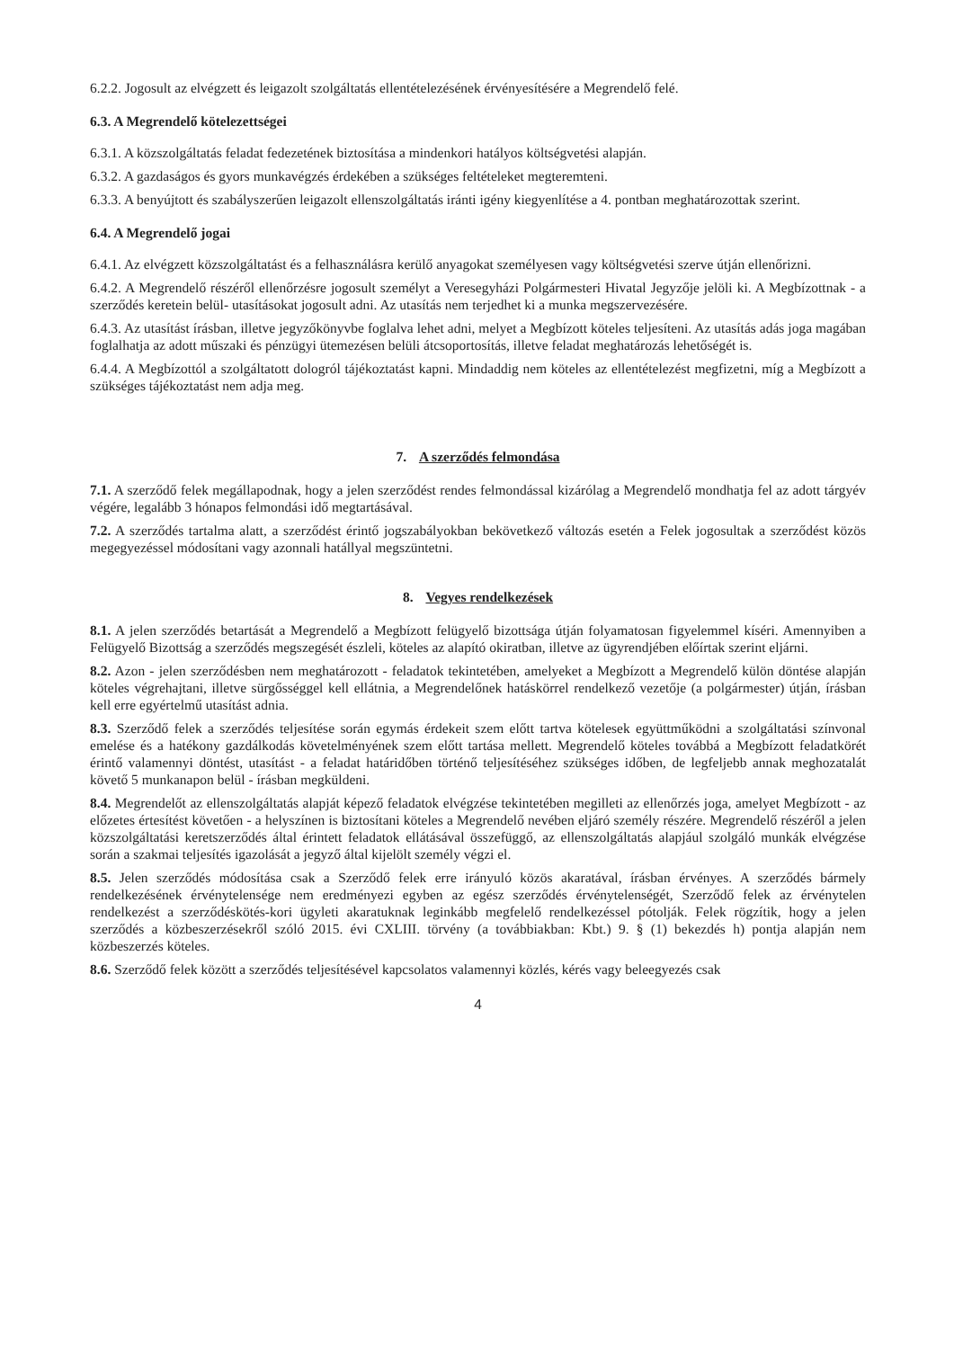6.2.2. Jogosult az elvégzett és leigazolt szolgáltatás ellentételezésének érvényesítésére a Megrendelő felé.
6.3. A Megrendelő kötelezettségei
6.3.1. A közszolgáltatás feladat fedezetének biztosítása a mindenkori hatályos költségvetési alapján.
6.3.2. A gazdaságos és gyors munkavégzés érdekében a szükséges feltételeket megteremteni.
6.3.3. A benyújtott és szabályszerűen leigazolt ellenszolgáltatás iránti igény kiegyenlítése a 4. pontban meghatározottak szerint.
6.4. A Megrendelő jogai
6.4.1. Az elvégzett közszolgáltatást és a felhasználásra kerülő anyagokat személyesen vagy költségvetési szerve útján ellenőrizni.
6.4.2. A Megrendelő részéről ellenőrzésre jogosult személyt a Veresegyházi Polgármesteri Hivatal Jegyzője jelöli ki. A Megbízottnak - a szerződés keretein belül- utasításokat jogosult adni. Az utasítás nem terjedhet ki a munka megszervezésére.
6.4.3. Az utasítást írásban, illetve jegyzőkönyvbe foglalva lehet adni, melyet a Megbízott köteles teljesíteni. Az utasítás adás joga magában foglalhatja az adott műszaki és pénzügyi ütemezésen belüli átcsoportosítás, illetve feladat meghatározás lehetőségét is.
6.4.4. A Megbízottól a szolgáltatott dologról tájékoztatást kapni. Mindaddig nem köteles az ellentételezést megfizetni, míg a Megbízott a szükséges tájékoztatást nem adja meg.
7. A szerződés felmondása
7.1. A szerződő felek megállapodnak, hogy a jelen szerződést rendes felmondással kizárólag a Megrendelő mondhatja fel az adott tárgyév végére, legalább 3 hónapos felmondási idő megtartásával.
7.2. A szerződés tartalma alatt, a szerződést érintő jogszabályokban bekövetkező változás esetén a Felek jogosultak a szerződést közös megegyezéssel módosítani vagy azonnali hatállyal megszüntetni.
8. Vegyes rendelkezések
8.1. A jelen szerződés betartását a Megrendelő a Megbízott felügyelő bizottsága útján folyamatosan figyelemmel kíséri. Amennyiben a Felügyelő Bizottság a szerződés megszegését észleli, köteles az alapító okiratban, illetve az ügyrendjében előírtak szerint eljárni.
8.2. Azon - jelen szerződésben nem meghatározott - feladatok tekintetében, amelyeket a Megbízott a Megrendelő külön döntése alapján köteles végrehajtani, illetve sürgősséggel kell ellátnia, a Megrendelőnek hatáskörrel rendelkező vezetője (a polgármester) útján, írásban kell erre egyértelmű utasítást adnia.
8.3. Szerződő felek a szerződés teljesítése során egymás érdekeit szem előtt tartva kötelesek együttműködni a szolgáltatási színvonal emelése és a hatékony gazdálkodás követelményének szem előtt tartása mellett. Megrendelő köteles továbbá a Megbízott feladatkörét érintő valamennyi döntést, utasítást - a feladat határidőben történő teljesítéséhez szükséges időben, de legfeljebb annak meghozatalát követő 5 munkanapon belül - írásban megküldeni.
8.4. Megrendelőt az ellenszolgáltatás alapját képező feladatok elvégzése tekintetében megilleti az ellenőrzés joga, amelyet Megbízott - az előzetes értesítést követően - a helyszínen is biztosítani köteles a Megrendelő nevében eljáró személy részére. Megrendelő részéről a jelen közszolgáltatási keretszerződés által érintett feladatok ellátásával összefüggő, az ellenszolgáltatás alapjául szolgáló munkák elvégzése során a szakmai teljesítés igazolását a jegyző által kijelölt személy végzi el.
8.5. Jelen szerződés módosítása csak a Szerződő felek erre irányuló közös akaratával, írásban érvényes. A szerződés bármely rendelkezésének érvénytelensége nem eredményezi egyben az egész szerződés érvénytelenségét, Szerződő felek az érvénytelen rendelkezést a szerződéskötés-kori ügyleti akaratuknak leginkább megfelelő rendelkezéssel pótolják. Felek rögzítik, hogy a jelen szerződés a közbeszerzésekről szóló 2015. évi CXLIII. törvény (a továbbiakban: Kbt.) 9. § (1) bekezdés h) pontja alapján nem közbeszerzés köteles.
8.6. Szerződő felek között a szerződés teljesítésével kapcsolatos valamennyi közlés, kérés vagy beleegyezés csak
4